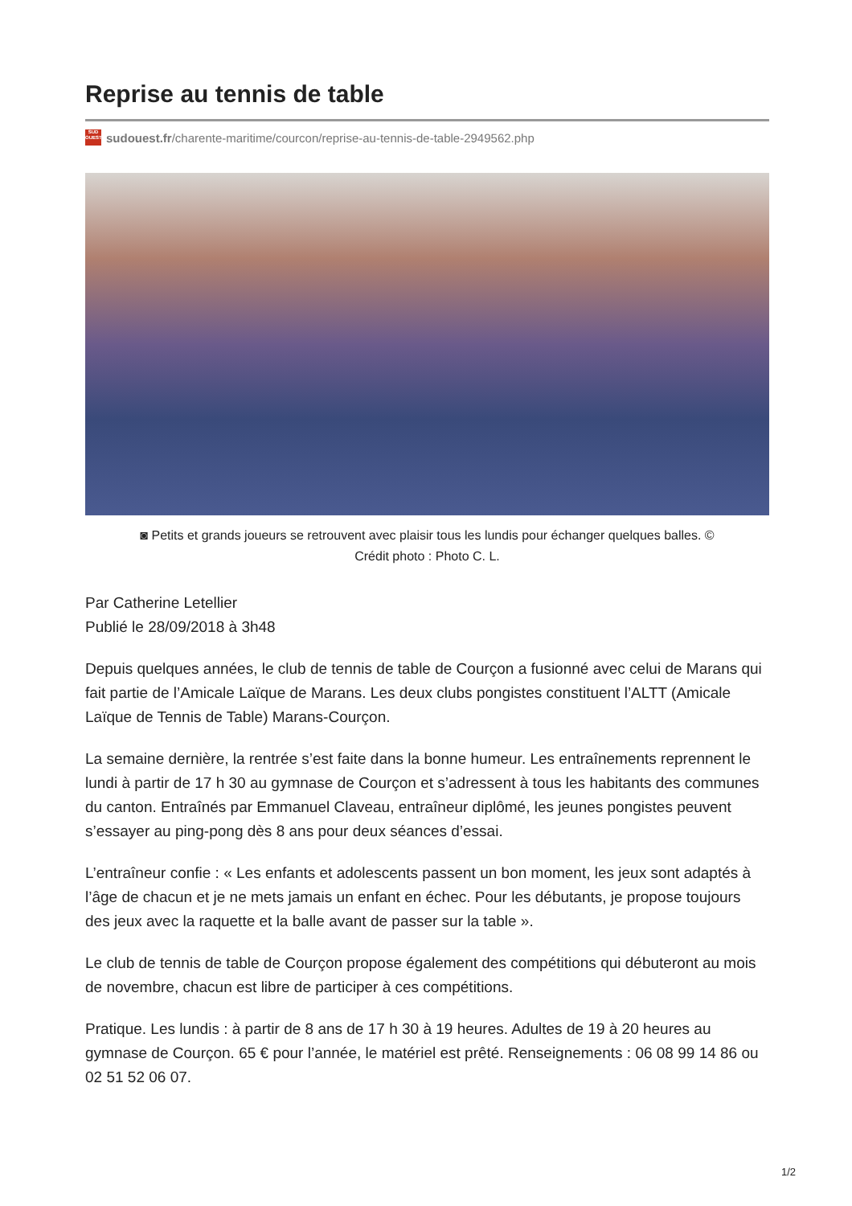Reprise au tennis de table
SUD OUEST sudouest.fr/charente-maritime/courcon/reprise-au-tennis-de-table-2949562.php
◙ Petits et grands joueurs se retrouvent avec plaisir tous les lundis pour échanger quelques balles. ©
Crédit photo : Photo C. L.
Par Catherine Letellier
Publié le 28/09/2018 à 3h48
Depuis quelques années, le club de tennis de table de Courçon a fusionné avec celui de Marans qui fait partie de l’Amicale Laïque de Marans. Les deux clubs pongistes constituent l’ALTT (Amicale Laïque de Tennis de Table) Marans-Courçon.
La semaine dernière, la rentrée s’est faite dans la bonne humeur. Les entraînements reprennent le lundi à partir de 17 h 30 au gymnase de Courçon et s’adressent à tous les habitants des communes du canton. Entraînés par Emmanuel Claveau, entraîneur diplômé, les jeunes pongistes peuvent s’essayer au ping-pong dès 8 ans pour deux séances d’essai.
L’entraîneur confie : « Les enfants et adolescents passent un bon moment, les jeux sont adaptés à l’âge de chacun et je ne mets jamais un enfant en échec. Pour les débutants, je propose toujours des jeux avec la raquette et la balle avant de passer sur la table ».
Le club de tennis de table de Courçon propose également des compétitions qui débuteront au mois de novembre, chacun est libre de participer à ces compétitions.
Pratique. Les lundis : à partir de 8 ans de 17 h 30 à 19 heures. Adultes de 19 à 20 heures au gymnase de Courçon. 65 € pour l’année, le matériel est prêté. Renseignements : 06 08 99 14 86 ou 02 51 52 06 07.
1/2